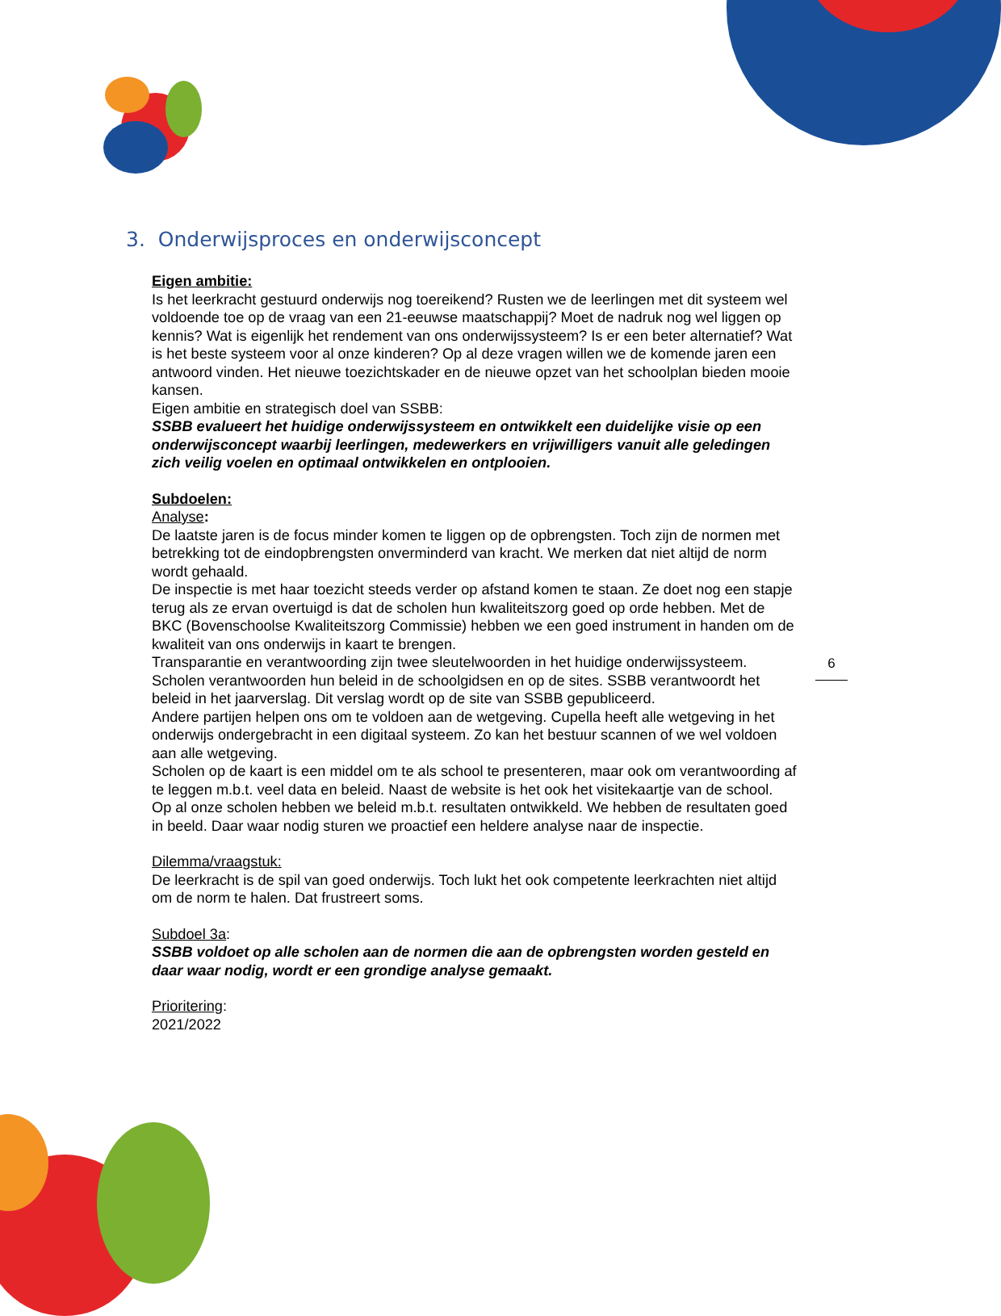3. Onderwijsproces en onderwijsconcept
Eigen ambitie:
Is het leerkracht gestuurd onderwijs nog toereikend? Rusten we de leerlingen met dit systeem wel voldoende toe op de vraag van een 21-eeuwse maatschappij? Moet de nadruk nog wel liggen op kennis? Wat is eigenlijk het rendement van ons onderwijssysteem? Is er een beter alternatief? Wat is het beste systeem voor al onze kinderen? Op al deze vragen willen we de komende jaren een antwoord vinden. Het nieuwe toezichtskader en de nieuwe opzet van het schoolplan bieden mooie kansen.
Eigen ambitie en strategisch doel van SSBB:
SSBB evalueert het huidige onderwijssysteem en ontwikkelt een duidelijke visie op een onderwijsconcept waarbij leerlingen, medewerkers en vrijwilligers vanuit alle geledingen zich veilig voelen en optimaal ontwikkelen en ontplooien.
Subdoelen:
Analyse:
De laatste jaren is de focus minder komen te liggen op de opbrengsten. Toch zijn de normen met betrekking tot de eindopbrengsten onverminderd van kracht. We merken dat niet altijd de norm wordt gehaald.
De inspectie is met haar toezicht steeds verder op afstand komen te staan. Ze doet nog een stapje terug als ze ervan overtuigd is dat de scholen hun kwaliteitszorg goed op orde hebben. Met de BKC (Bovenschoolse Kwaliteitszorg Commissie) hebben we een goed instrument in handen om de kwaliteit van ons onderwijs in kaart te brengen.
Transparantie en verantwoording zijn twee sleutelwoorden in het huidige onderwijssysteem. Scholen verantwoorden hun beleid in de schoolgidsen en op de sites. SSBB verantwoordt het beleid in het jaarverslag. Dit verslag wordt op de site van SSBB gepubliceerd.
Andere partijen helpen ons om te voldoen aan de wetgeving. Cupella heeft alle wetgeving in het onderwijs ondergebracht in een digitaal systeem. Zo kan het bestuur scannen of we wel voldoen aan alle wetgeving.
Scholen op de kaart is een middel om te als school te presenteren, maar ook om verantwoording af te leggen m.b.t. veel data en beleid. Naast de website is het ook het visitekaartje van de school.
Op al onze scholen hebben we beleid m.b.t. resultaten ontwikkeld. We hebben de resultaten goed in beeld. Daar waar nodig sturen we proactief een heldere analyse naar de inspectie.
Dilemma/vraagstuk:
De leerkracht is de spil van goed onderwijs. Toch lukt het ook competente leerkrachten niet altijd om de norm te halen. Dat frustreert soms.
Subdoel 3a:
SSBB voldoet op alle scholen aan de normen die aan de opbrengsten worden gesteld en daar waar nodig, wordt er een grondige analyse gemaakt.
Prioritering:
2021/2022
6